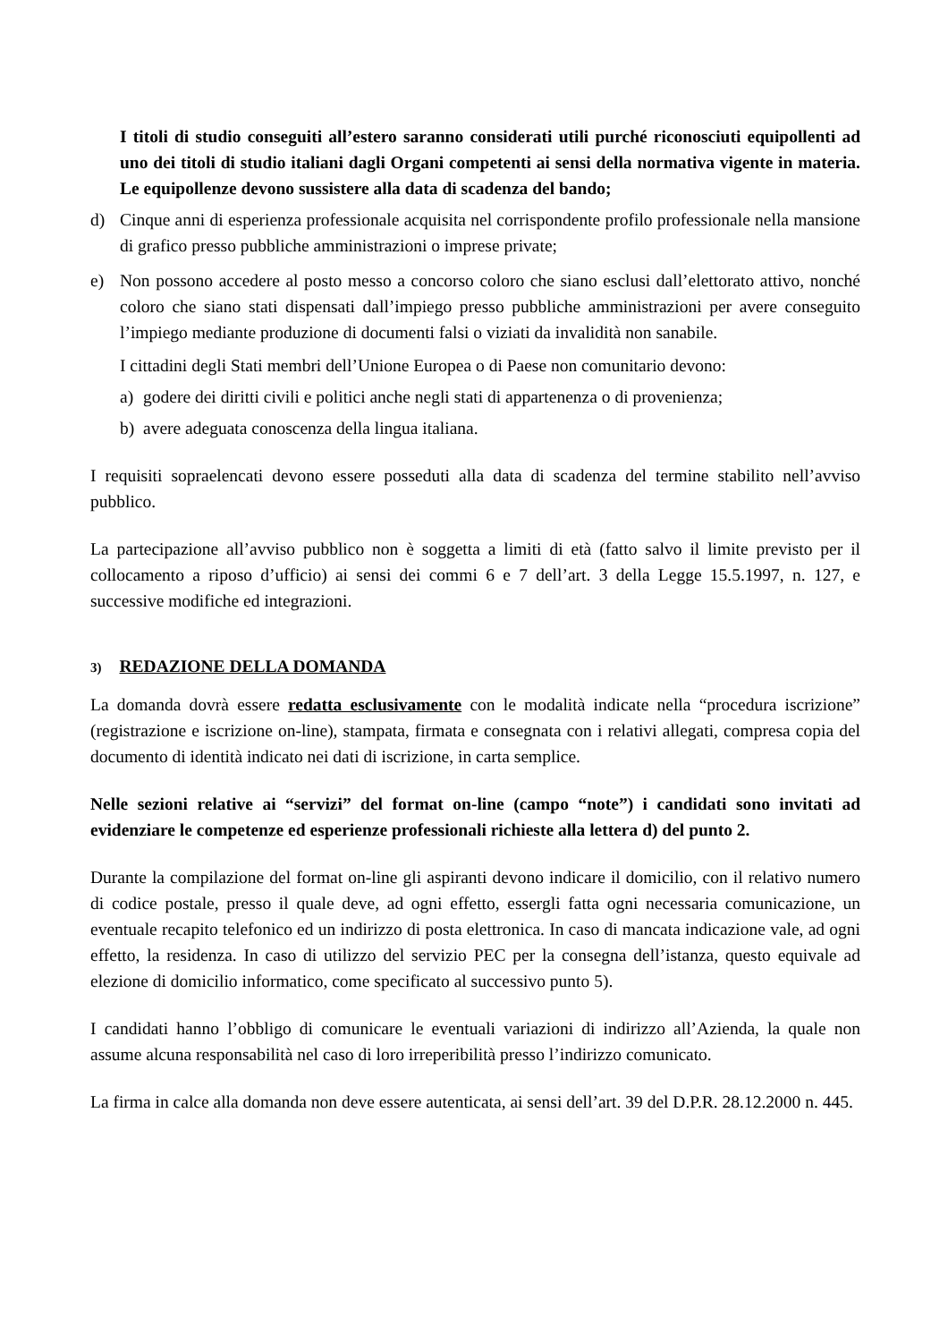I titoli di studio conseguiti all’estero saranno considerati utili purché riconosciuti equipollenti ad uno dei titoli di studio italiani dagli Organi competenti ai sensi della normativa vigente in materia. Le equipollenze devono sussistere alla data di scadenza del bando;
d) Cinque anni di esperienza professionale acquisita nel corrispondente profilo professionale nella mansione di grafico presso pubbliche amministrazioni o imprese private;
e) Non possono accedere al posto messo a concorso coloro che siano esclusi dall’elettorato attivo, nonché coloro che siano stati dispensati dall’impiego presso pubbliche amministrazioni per avere conseguito l’impiego mediante produzione di documenti falsi o viziati da invalidità non sanabile.
I cittadini degli Stati membri dell’Unione Europea o di Paese non comunitario devono:
a) godere dei diritti civili e politici anche negli stati di appartenenza o di provenienza;
b) avere adeguata conoscenza della lingua italiana.
I requisiti sopraelencati devono essere posseduti alla data di scadenza del termine stabilito nell’avviso pubblico.
La partecipazione all’avviso pubblico non è soggetta a limiti di età (fatto salvo il limite previsto per il collocamento a riposo d’ufficio) ai sensi dei commi 6 e 7 dell’art. 3 della Legge 15.5.1997, n. 127, e successive modifiche ed integrazioni.
3) REDAZIONE DELLA DOMANDA
La domanda dovrà essere redatta esclusivamente con le modalità indicate nella “procedura iscrizione” (registrazione e iscrizione on-line), stampata, firmata e consegnata con i relativi allegati, compresa copia del documento di identità indicato nei dati di iscrizione, in carta semplice.
Nelle sezioni relative ai “servizi” del format on-line (campo “note”) i candidati sono invitati ad evidenziare le competenze ed esperienze professionali richieste alla lettera d) del punto 2.
Durante la compilazione del format on-line gli aspiranti devono indicare il domicilio, con il relativo numero di codice postale, presso il quale deve, ad ogni effetto, essergli fatta ogni necessaria comunicazione, un eventuale recapito telefonico ed un indirizzo di posta elettronica. In caso di mancata indicazione vale, ad ogni effetto, la residenza. In caso di utilizzo del servizio PEC per la consegna dell’istanza, questo equivale ad elezione di domicilio informatico, come specificato al successivo punto 5).
I candidati hanno l’obbligo di comunicare le eventuali variazioni di indirizzo all’Azienda, la quale non assume alcuna responsabilità nel caso di loro irreperibilità presso l’indirizzo comunicato.
La firma in calce alla domanda non deve essere autenticata, ai sensi dell’art. 39 del D.P.R. 28.12.2000 n. 445.